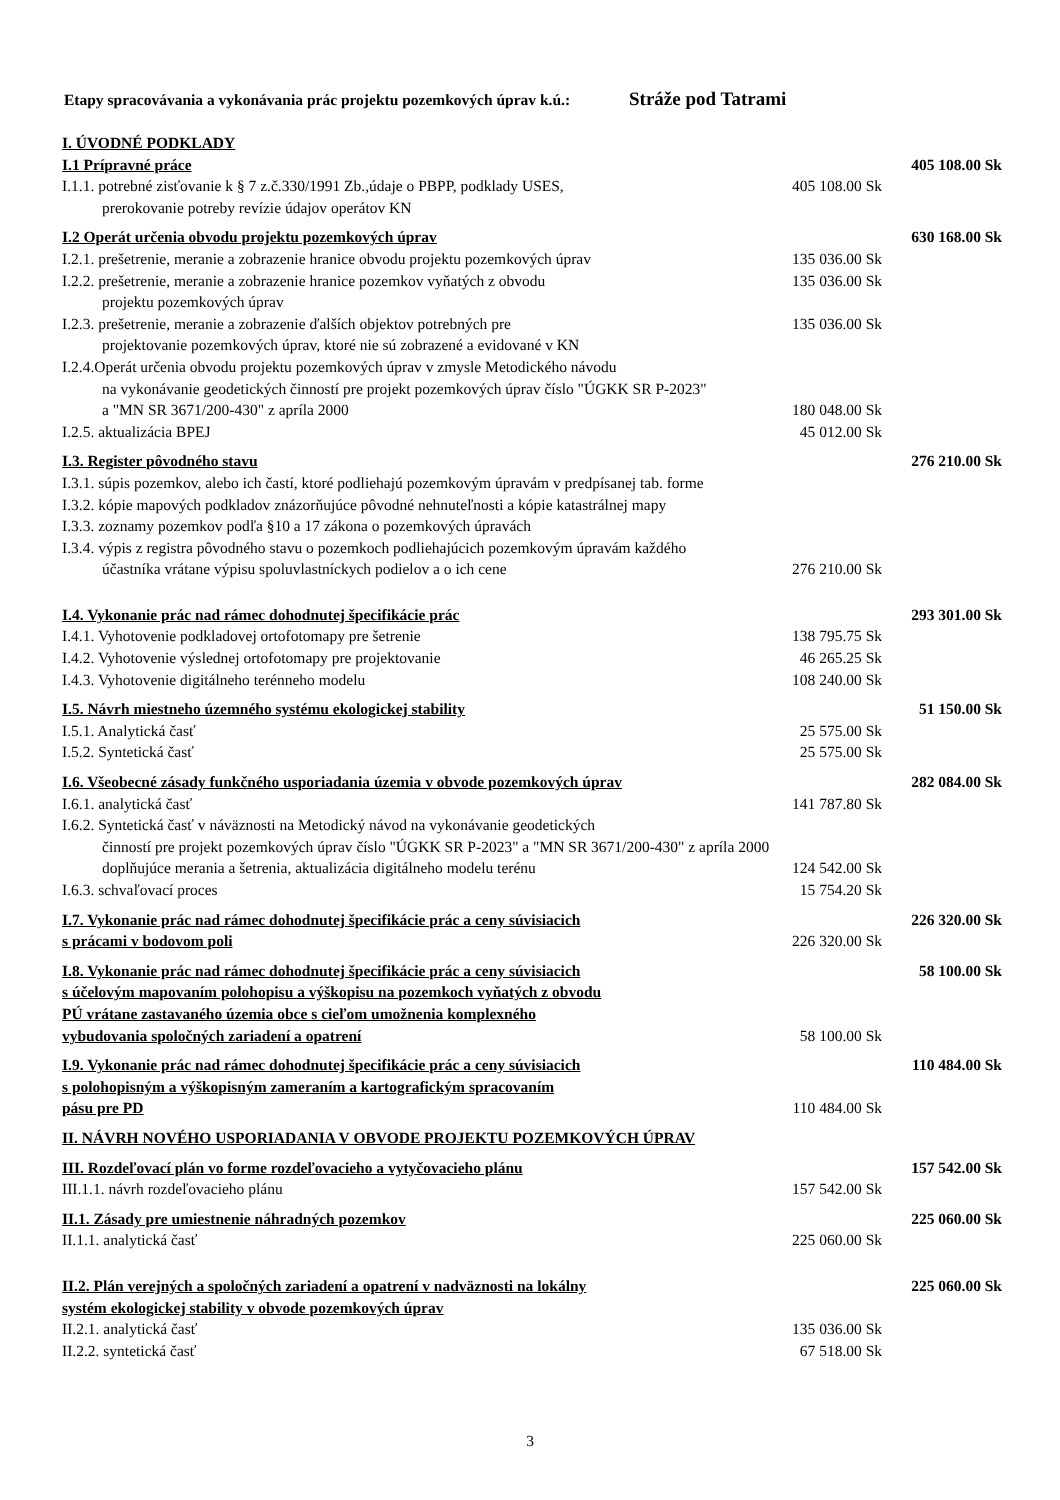Etapy spracovávania a vykonávania prác projektu pozemkových úprav k.ú.: Stráže pod Tatrami
| I. ÚVODNÉ PODKLADY | | |
| I.1 Prípravné práce | | 405 108.00 Sk |
| I.1.1. potrebné zisťovanie k § 7 z.č.330/1991 Zb.,údaje o PBPP, podklady USES, prerokovanie potreby revízie údajov operátov KN | 405 108.00 Sk | |
| I.2 Operát určenia obvodu projektu pozemkových úprav | | 630 168.00 Sk |
| I.2.1. prešetrenie, meranie a zobrazenie hranice obvodu projektu pozemkových úprav | 135 036.00 Sk | |
| I.2.2. prešetrenie, meranie a zobrazenie hranice pozemkov vyňatých z obvodu projektu pozemkových úprav | 135 036.00 Sk | |
| I.2.3. prešetrenie, meranie a zobrazenie ďalších objektov potrebných pre projektovanie pozemkových úprav, ktoré nie sú zobrazené a evidované v KN | 135 036.00 Sk | |
| I.2.4.Operát určenia obvodu projektu pozemkových úprav v zmysle Metodického návodu na vykonávanie geodetických činností pre projekt pozemkových úprav číslo "ÚGKK SR P-2023" | | |
| a "MN SR 3671/200-430" z apríla 2000 | 180 048.00 Sk | |
| I.2.5. aktualizácia BPEJ | 45 012.00 Sk | |
| I.3. Register pôvodného stavu | | 276 210.00 Sk |
| I.3.1. súpis pozemkov, alebo ich častí, ktoré podliehajú pozemkovým úpravám v predpísanej tab. forme | | |
| I.3.2. kópie mapových podkladov znázorňujúce pôvodné nehnuteľnosti a kópie katastrálnej mapy | | |
| I.3.3. zoznamy pozemkov podľa §10 a 17 zákona o pozemkových úpravách | | |
| I.3.4. výpis z registra pôvodného stavu o pozemkoch podliehajúcich pozemkovým úpravám každého | | |
| účastníka vrátane výpisu spoluvlastníckych podielov a o ich cene | 276 210.00 Sk | |
| I.4. Vykonanie prác nad rámec dohodnutej špecifikácie prác | | 293 301.00 Sk |
| I.4.1. Vyhotovenie podkladovej ortofotomapy pre šetrenie | 138 795.75 Sk | |
| I.4.2. Vyhotovenie výslednej ortofotomapy pre projektovanie | 46 265.25 Sk | |
| I.4.3. Vyhotovenie digitálneho terénneho modelu | 108 240.00 Sk | |
| I.5. Návrh miestneho územného systému ekologickej stability | | 51 150.00 Sk |
| I.5.1. Analytická časť | 25 575.00 Sk | |
| I.5.2. Syntetická časť | 25 575.00 Sk | |
| I.6. Všeobecné zásady funkčného usporiadania územia v obvode pozemkových úprav | | 282 084.00 Sk |
| I.6.1. analytická časť | 141 787.80 Sk | |
| I.6.2. Syntetická časť v náväznosti na Metodický návod na vykonávanie geodetických činností pre projekt pozemkových úprav číslo "ÚGKK SR P-2023" a "MN SR 3671/200-430" z apríla 2000 | | |
| doplňujúce merania a šetrenia, aktualizácia digitálneho modelu terénu | 124 542.00 Sk | |
| I.6.3. schvaľovací proces | 15 754.20 Sk | |
| I.7. Vykonanie prác nad rámec dohodnutej špecifikácie prác a ceny súvisiacich s prácami v bodovom poli | 226 320.00 Sk | 226 320.00 Sk |
| I.8. Vykonanie prác nad rámec dohodnutej špecifikácie prác a ceny súvisiacich s účelovým mapovaním polohopisu a výškopisu na pozemkoch vyňatých z obvodu PÚ vrátane zastavaného územia obce s cieľom umožnenia komplexného vybudovania spoločných zariadení a opatrení | 58 100.00 Sk | 58 100.00 Sk |
| I.9. Vykonanie prác nad rámec dohodnutej špecifikácie prác a ceny súvisiacich s polohopisným a výškopisným zameraním a kartografickým spracovaním pásu pre PD | 110 484.00 Sk | 110 484.00 Sk |
| II. NÁVRH NOVÉHO USPORIADANIA V OBVODE PROJEKTU POZEMKOVÝCH ÚPRAV | | |
| III. Rozdeľovací plán vo forme rozdeľovacieho a vytyčovacieho plánu | | 157 542.00 Sk |
| III.1.1. návrh rozdeľovacieho plánu | 157 542.00 Sk | |
| II.1. Zásady pre umiestnenie náhradných pozemkov | | 225 060.00 Sk |
| II.1.1. analytická časť | 225 060.00 Sk | |
| II.2. Plán verejných a spoločných zariadení a opatrení v nadväznosti na lokálny systém ekologickej stability v obvode pozemkových úprav | | 225 060.00 Sk |
| II.2.1. analytická časť | 135 036.00 Sk | |
| II.2.2. syntetická časť | 67 518.00 Sk | |
3